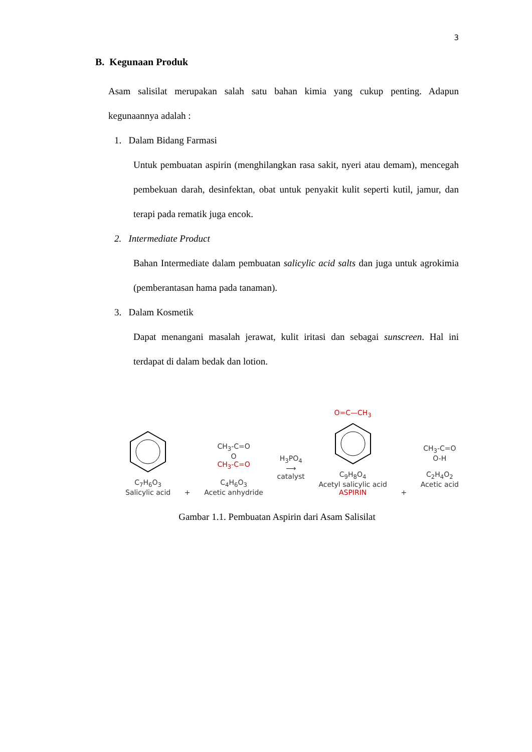3
B. Kegunaan Produk
Asam salisilat merupakan salah satu bahan kimia yang cukup penting. Adapun kegunaannya adalah :
1. Dalam Bidang Farmasi
Untuk pembuatan aspirin (menghilangkan rasa sakit, nyeri atau demam), mencegah pembekuan darah, desinfektan, obat untuk penyakit kulit seperti kutil, jamur, dan terapi pada rematik juga encok.
2. Intermediate Product
Bahan Intermediate dalam pembuatan salicylic acid salts dan juga untuk agrokimia (pemberantasan hama pada tanaman).
3. Dalam Kosmetik
Dapat menangani masalah jerawat, kulit iritasi dan sebagai sunscreen. Hal ini terdapat di dalam bedak dan lotion.
C<sub>7</sub>H<sub>6</sub>O<sub>3</sub>
Salicylic acid
+
CH<sub>3</sub>-C=O
O
CH<sub>3</sub>-C=O
C<sub>4</sub>H<sub>6</sub>O<sub>3</sub>
Acetic anhydride
H<sub>3</sub>PO<sub>4</sub>
⟶
catalyst
O=C—CH<sub>3</sub>
C<sub>9</sub>H<sub>8</sub>O<sub>4</sub>
Acetyl salicylic acid
ASPIRIN
+
CH<sub>3</sub>-C=O
O-H
C<sub>2</sub>H<sub>4</sub>O<sub>2</sub>
Acetic acid
Gambar 1.1. Pembuatan Aspirin dari Asam Salisilat